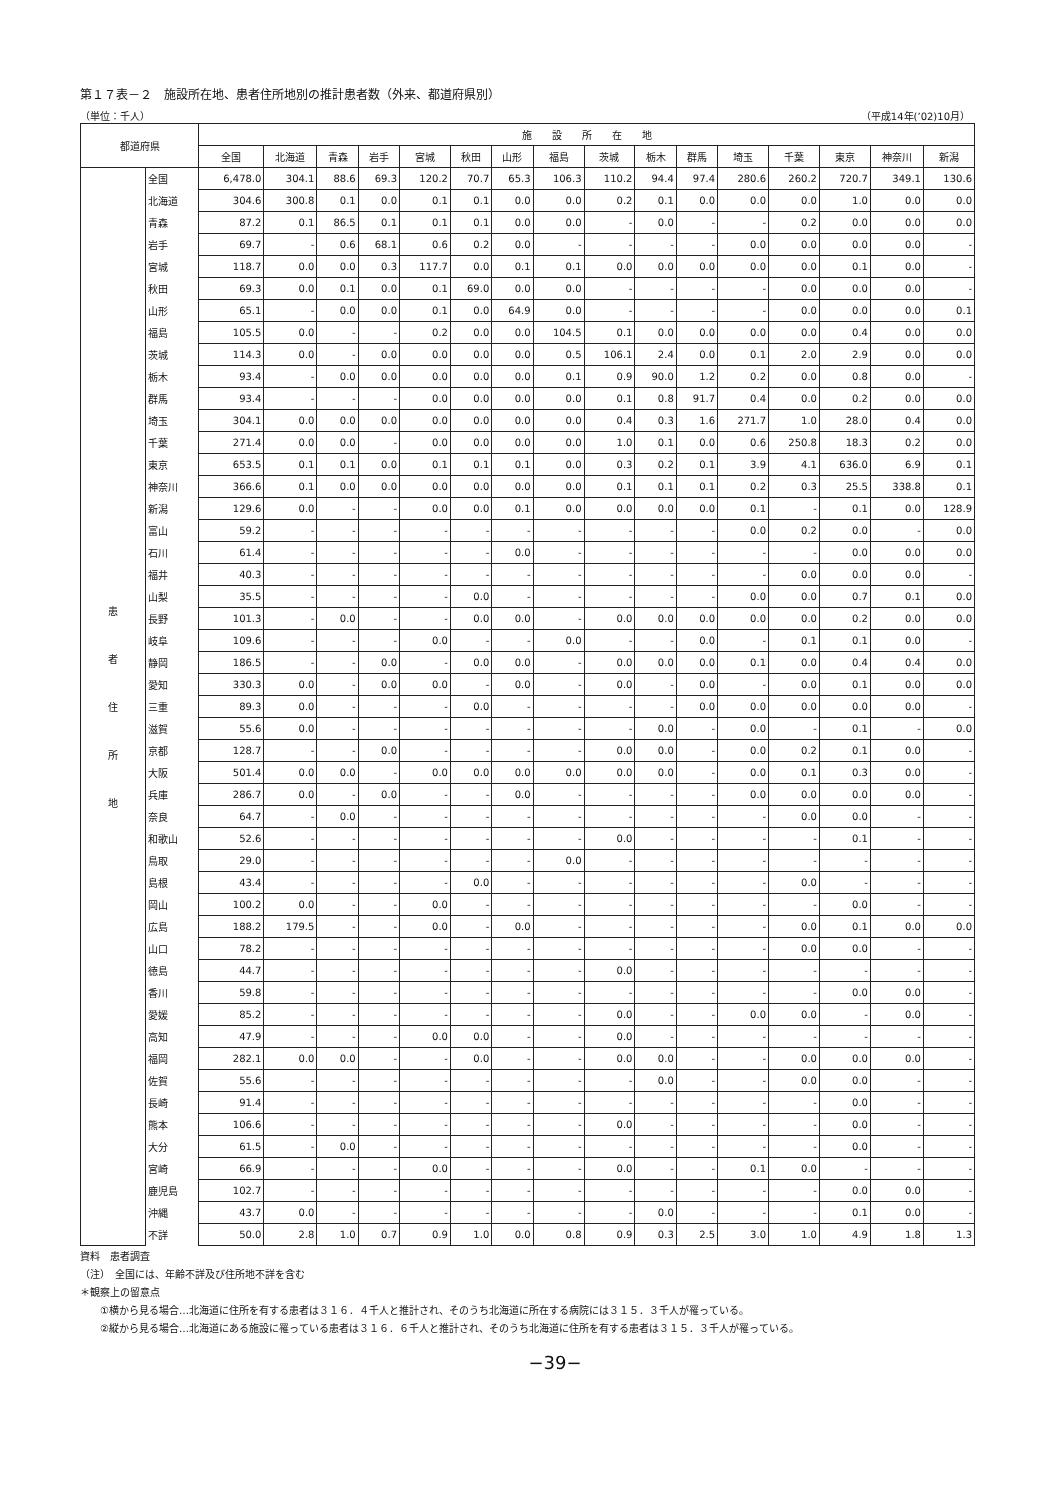第１７表－２　施設所在地、患者住所地別の推計患者数（外来、都道府県別）
（単位：千人） （平成14年(’02)10月）
| 都道府県 | | 施 設 所 在 地 | | | | | | | | | | | | | | | |
| --- | --- | --- | --- | --- | --- | --- | --- | --- | --- | --- | --- | --- | --- | --- | --- | --- | --- |
| | | 全国 | 北海道 | 青森 | 岩手 | 宮城 | 秋田 | 山形 | 福島 | 茨城 | 栃木 | 群馬 | 埼玉 | 千葉 | 東京 | 神奈川 | 新潟 |
| 患 者 住 所 地 | 全国 | 6,478.0 | 304.1 | 88.6 | 69.3 | 120.2 | 70.7 | 65.3 | 106.3 | 110.2 | 94.4 | 97.4 | 280.6 | 260.2 | 720.7 | 349.1 | 130.6 |
| | 北海道 | 304.6 | 300.8 | 0.1 | 0.0 | 0.1 | 0.1 | 0.0 | 0.0 | 0.2 | 0.1 | 0.0 | 0.0 | 0.0 | 1.0 | 0.0 | 0.0 |
| | 青森 | 87.2 | 0.1 | 86.5 | 0.1 | 0.1 | 0.1 | 0.0 | 0.0 | - | 0.0 | - | - | 0.2 | 0.0 | 0.0 | 0.0 |
| | 岩手 | 69.7 | - | 0.6 | 68.1 | 0.6 | 0.2 | 0.0 | - | - | - | - | 0.0 | 0.0 | 0.0 | 0.0 | - |
| | 宮城 | 118.7 | 0.0 | 0.0 | 0.3 | 117.7 | 0.0 | 0.1 | 0.1 | 0.0 | 0.0 | 0.0 | 0.0 | 0.0 | 0.1 | 0.0 | - |
| | 秋田 | 69.3 | 0.0 | 0.1 | 0.0 | 0.1 | 69.0 | 0.0 | 0.0 | - | - | - | - | 0.0 | 0.0 | 0.0 | - |
| | 山形 | 65.1 | - | 0.0 | 0.0 | 0.1 | 0.0 | 64.9 | 0.0 | - | - | - | - | 0.0 | 0.0 | 0.0 | 0.1 |
| | 福島 | 105.5 | 0.0 | - | - | 0.2 | 0.0 | 0.0 | 104.5 | 0.1 | 0.0 | 0.0 | 0.0 | 0.0 | 0.4 | 0.0 | 0.0 |
| | 茨城 | 114.3 | 0.0 | - | 0.0 | 0.0 | 0.0 | 0.0 | 0.5 | 106.1 | 2.4 | 0.0 | 0.1 | 2.0 | 2.9 | 0.0 | 0.0 |
| | 栃木 | 93.4 | - | 0.0 | 0.0 | 0.0 | 0.0 | 0.0 | 0.1 | 0.9 | 90.0 | 1.2 | 0.2 | 0.0 | 0.8 | 0.0 | - |
| | 群馬 | 93.4 | - | - | - | 0.0 | 0.0 | 0.0 | 0.0 | 0.1 | 0.8 | 91.7 | 0.4 | 0.0 | 0.2 | 0.0 | 0.0 |
| | 埼玉 | 304.1 | 0.0 | 0.0 | 0.0 | 0.0 | 0.0 | 0.0 | 0.0 | 0.4 | 0.3 | 1.6 | 271.7 | 1.0 | 28.0 | 0.4 | 0.0 |
| | 千葉 | 271.4 | 0.0 | 0.0 | - | 0.0 | 0.0 | 0.0 | 0.0 | 1.0 | 0.1 | 0.0 | 0.6 | 250.8 | 18.3 | 0.2 | 0.0 |
| | 東京 | 653.5 | 0.1 | 0.1 | 0.0 | 0.1 | 0.1 | 0.1 | 0.0 | 0.3 | 0.2 | 0.1 | 3.9 | 4.1 | 636.0 | 6.9 | 0.1 |
| | 神奈川 | 366.6 | 0.1 | 0.0 | 0.0 | 0.0 | 0.0 | 0.0 | 0.0 | 0.1 | 0.1 | 0.1 | 0.2 | 0.3 | 25.5 | 338.8 | 0.1 |
| | 新潟 | 129.6 | 0.0 | - | - | 0.0 | 0.0 | 0.1 | 0.0 | 0.0 | 0.0 | 0.0 | 0.1 | - | 0.1 | 0.0 | 128.9 |
| | 富山 | 59.2 | - | - | - | - | - | - | - | - | - | - | 0.0 | 0.2 | 0.0 | - | 0.0 |
| | 石川 | 61.4 | - | - | - | - | - | 0.0 | - | - | - | - | - | - | 0.0 | 0.0 | 0.0 |
| | 福井 | 40.3 | - | - | - | - | - | - | - | - | - | - | - | 0.0 | 0.0 | 0.0 | - |
| | 山梨 | 35.5 | - | - | - | - | 0.0 | - | - | - | - | - | 0.0 | 0.0 | 0.7 | 0.1 | 0.0 |
| | 長野 | 101.3 | - | 0.0 | - | - | 0.0 | 0.0 | - | 0.0 | 0.0 | 0.0 | 0.0 | 0.0 | 0.2 | 0.0 | 0.0 |
| | 岐阜 | 109.6 | - | - | - | 0.0 | - | - | 0.0 | - | - | 0.0 | - | 0.1 | 0.1 | 0.0 | - |
| | 静岡 | 186.5 | - | - | 0.0 | - | 0.0 | 0.0 | - | 0.0 | 0.0 | 0.0 | 0.1 | 0.0 | 0.4 | 0.4 | 0.0 |
| | 愛知 | 330.3 | 0.0 | - | 0.0 | 0.0 | - | 0.0 | - | 0.0 | - | 0.0 | - | 0.0 | 0.1 | 0.0 | 0.0 |
| | 三重 | 89.3 | 0.0 | - | - | - | 0.0 | - | - | - | - | 0.0 | 0.0 | 0.0 | 0.0 | 0.0 | - |
| | 滋賀 | 55.6 | 0.0 | - | - | - | - | - | - | - | 0.0 | - | 0.0 | - | 0.1 | - | 0.0 |
| | 京都 | 128.7 | - | - | 0.0 | - | - | - | - | 0.0 | 0.0 | - | 0.0 | 0.2 | 0.1 | 0.0 | - |
| | 大阪 | 501.4 | 0.0 | 0.0 | - | 0.0 | 0.0 | 0.0 | 0.0 | 0.0 | 0.0 | - | 0.0 | 0.1 | 0.3 | 0.0 | - |
| | 兵庫 | 286.7 | 0.0 | - | 0.0 | - | - | 0.0 | - | - | - | - | 0.0 | 0.0 | 0.0 | 0.0 | - |
| | 奈良 | 64.7 | - | 0.0 | - | - | - | - | - | - | - | - | - | 0.0 | 0.0 | - | - |
| | 和歌山 | 52.6 | - | - | - | - | - | - | - | 0.0 | - | - | - | - | 0.1 | - | - |
| | 鳥取 | 29.0 | - | - | - | - | - | - | 0.0 | - | - | - | - | - | - | - | - |
| | 島根 | 43.4 | - | - | - | - | 0.0 | - | - | - | - | - | - | 0.0 | - | - | - |
| | 岡山 | 100.2 | 0.0 | - | - | 0.0 | - | - | - | - | - | - | - | - | 0.0 | - | - |
| | 広島 | 188.2 | 179.5 | - | - | 0.0 | - | 0.0 | - | - | - | - | - | 0.0 | 0.1 | 0.0 | 0.0 |
| | 山口 | 78.2 | - | - | - | - | - | - | - | - | - | - | - | 0.0 | 0.0 | - | - |
| | 徳島 | 44.7 | - | - | - | - | - | - | - | 0.0 | - | - | - | - | - | - | - |
| | 香川 | 59.8 | - | - | - | - | - | - | - | - | - | - | - | - | 0.0 | 0.0 | - |
| | 愛媛 | 85.2 | - | - | - | - | - | - | - | 0.0 | - | - | 0.0 | 0.0 | - | 0.0 | - |
| | 高知 | 47.9 | - | - | - | 0.0 | 0.0 | - | - | 0.0 | - | - | - | - | - | - | - |
| | 福岡 | 282.1 | 0.0 | 0.0 | - | - | 0.0 | - | - | 0.0 | 0.0 | - | - | 0.0 | 0.0 | 0.0 | - |
| | 佐賀 | 55.6 | - | - | - | - | - | - | - | - | 0.0 | - | - | 0.0 | 0.0 | - | - |
| | 長崎 | 91.4 | - | - | - | - | - | - | - | - | - | - | - | - | 0.0 | - | - |
| | 熊本 | 106.6 | - | - | - | - | - | - | - | 0.0 | - | - | - | - | 0.0 | - | - |
| | 大分 | 61.5 | - | 0.0 | - | - | - | - | - | - | - | - | - | - | 0.0 | - | - |
| | 宮崎 | 66.9 | - | - | - | 0.0 | - | - | - | 0.0 | - | - | 0.1 | 0.0 | - | - | - |
| | 鹿児島 | 102.7 | - | - | - | - | - | - | - | - | - | - | - | - | 0.0 | 0.0 | - |
| | 沖縄 | 43.7 | 0.0 | - | - | - | - | - | - | - | 0.0 | - | - | - | 0.1 | 0.0 | - |
| | 不詳 | 50.0 | 2.8 | 1.0 | 0.7 | 0.9 | 1.0 | 0.0 | 0.8 | 0.9 | 0.3 | 2.5 | 3.0 | 1.0 | 4.9 | 1.8 | 1.3 |
資料　患者調査
（注）　全国には、年齢不詳及び住所地不詳を含む
＊観察上の留意点
　　①横から見る場合…北海道に住所を有する患者は３１６．４千人と推計され、そのうち北海道に所在する病院には３１５．３千人が罹っている。
　　②縦から見る場合…北海道にある施設に罹っている患者は３１６．６千人と推計され、そのうち北海道に住所を有する患者は３１５．３千人が罹っている。
−39−